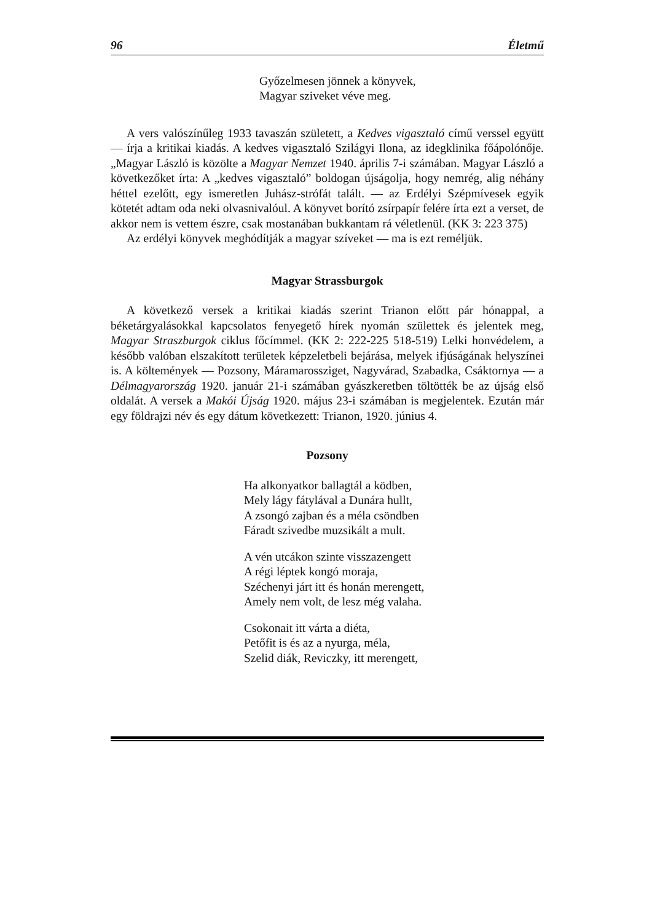96 Életmű
Győzelmesen jönnek a könyvek,
Magyar sziveket véve meg.
A vers valószínűleg 1933 tavaszán született, a Kedves vigasztaló című verssel együtt — írja a kritikai kiadás. A kedves vigasztaló Szilágyi Ilona, az idegklinika főápolónője. „Magyar László is közölte a Magyar Nemzet 1940. április 7-i számában. Magyar László a következőket írta: A „kedves vigasztaló” boldogan újságolja, hogy nemrég, alig néhány héttel ezelőtt, egy ismeretlen Juhász-strófát talált. — az Erdélyi Szépmívesek egyik kötetét adtam oda neki olvasnivalóul. A könyvet borító zsírpapír felére írta ezt a verset, de akkor nem is vettem észre, csak mostanában bukkantam rá véletlenül. (KK 3: 223 375)
Az erdélyi könyvek meghódítják a magyar szíveket — ma is ezt reméljük.
Magyar Strassburgok
A következő versek a kritikai kiadás szerint Trianon előtt pár hónappal, a béketárgyalásokkal kapcsolatos fenyegető hírek nyomán születtek és jelentek meg, Magyar Straszburgok ciklus főcímmel. (KK 2: 222-225 518-519) Lelki honvédelem, a később valóban elszakított területek képzeletbeli bejárása, melyek ifjúságának helyszínei is. A költemények — Pozsony, Máramarossziget, Nagyvárad, Szabadka, Csáktornya — a Délmagyarország 1920. január 21-i számában gyászkeretben töltötték be az újság első oldalát. A versek a Makói Újság 1920. május 23-i számában is megjelentek. Ezután már egy földrajzi név és egy dátum következett: Trianon, 1920. június 4.
Pozsony
Ha alkonyatkor ballagtál a ködben,
Mely lágy fátylával a Dunára hullt,
A zsongó zajban és a méla csöndben
Fáradt szivedbe muzsikált a mult.
A vén utcákon szinte visszazengett
A régi léptek kongó moraja,
Széchenyi járt itt és honán merengett,
Amely nem volt, de lesz még valaha.
Csokonait itt várta a diéta,
Petőfit is és az a nyurga, méla,
Szelid diák, Reviczky, itt merengett,